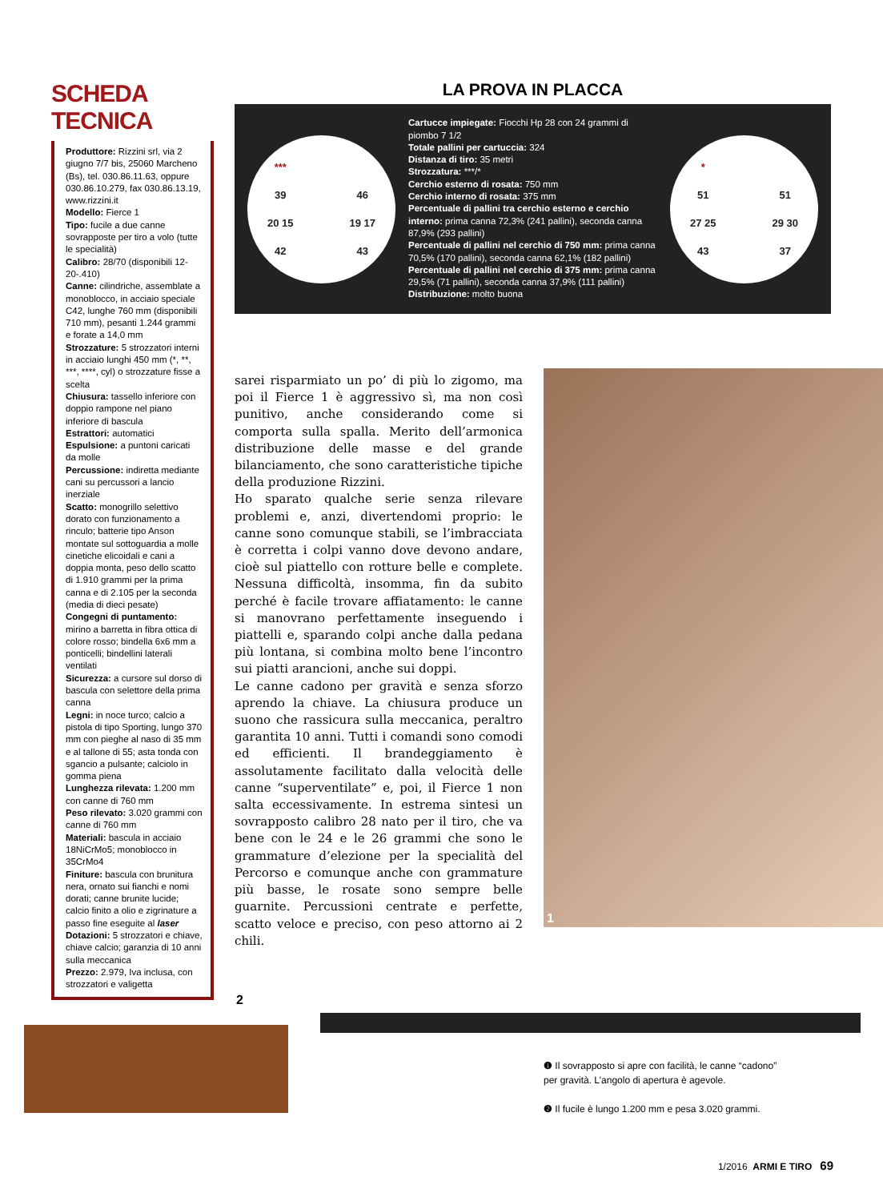SCHEDA TECNICA
Produttore: Rizzini srl, via 2 giugno 7/7 bis, 25060 Marcheno (Bs), tel. 030.86.11.63, oppure 030.86.10.279, fax 030.86.13.19, www.rizzini.it
Modello: Fierce 1
Tipo: fucile a due canne sovrapposte per tiro a volo (tutte le specialità)
Calibro: 28/70 (disponibili 12-20-.410)
Canne: cilindriche, assemblate a monoblocco, in acciaio speciale C42, lunghe 760 mm (disponibili 710 mm), pesanti 1.244 grammi e forate a 14,0 mm
Strozzature: 5 strozzatori interni in acciaio lunghi 450 mm (*, **, ***, ****, cyl) o strozzature fisse a scelta
Chiusura: tassello inferiore con doppio rampone nel piano inferiore di bascula
Estrattori: automatici
Espulsione: a puntoni caricati da molle
Percussione: indiretta mediante cani su percussori a lancio inerziale
Scatto: monogrillo selettivo dorato con funzionamento a rinculo; batterie tipo Anson montate sul sottoguardia a molle cinetiche elicoidali e cani a doppia monta, peso dello scatto di 1.910 grammi per la prima canna e di 2.105 per la seconda (media di dieci pesate)
Congegni di puntamento: mirino a barretta in fibra ottica di colore rosso; bindella 6x6 mm a ponticelli; bindellini laterali ventilati
Sicurezza: a cursore sul dorso di bascula con selettore della prima canna
Legni: in noce turco; calcio a pistola di tipo Sporting, lungo 370 mm con pieghe al naso di 35 mm e al tallone di 55; asta tonda con sgancio a pulsante; calciolo in gomma piena
Lunghezza rilevata: 1.200 mm con canne di 760 mm
Peso rilevato: 3.020 grammi con canne di 760 mm
Materiali: bascula in acciaio 18NiCrMo5; monoblocco in 35CrMo4
Finiture: bascula con brunitura nera, ornato sui fianchi e nomi dorati; canne brunite lucide; calcio finito a olio e zigrinature a passo fine eseguite al laser
Dotazioni: 5 strozzatori e chiave, chiave calcio; garanzia di 10 anni sulla meccanica
Prezzo: 2.979, Iva inclusa, con strozzatori e valigetta
LA PROVA IN PLACCA
*** 39 46 20 15 19 17 42 43
Cartucce impiegate: Fiocchi Hp 28 con 24 grammi di piombo 7 1/2
Totale pallini per cartuccia: 324
Distanza di tiro: 35 metri
Strozzatura: ***/*
Cerchio esterno di rosata: 750 mm
Cerchio interno di rosata: 375 mm
Percentuale di pallini tra cerchio esterno e cerchio interno: prima canna 72,3% (241 pallini), seconda canna 87,9% (293 pallini)
Percentuale di pallini nel cerchio di 750 mm: prima canna 70,5% (170 pallini), seconda canna 62,1% (182 pallini)
Percentuale di pallini nel cerchio di 375 mm: prima canna 29,5% (71 pallini), seconda canna 37,9% (111 pallini)
Distribuzione: molto buona
* 51 51 27 25 29 30 43 37
sarei risparmiato un po’ di più lo zigomo, ma poi il Fierce 1 è aggressivo sì, ma non così punitivo, anche considerando come si comporta sulla spalla. Merito dell’armonica distribuzione delle masse e del grande bilanciamento, che sono caratteristiche tipiche della produzione Rizzini.
Ho sparato qualche serie senza rilevare problemi e, anzi, divertendomi proprio: le canne sono comunque stabili, se l’imbracciata è corretta i colpi vanno dove devono andare, cioè sul piattello con rotture belle e complete. Nessuna difficoltà, insomma, fin da subito perché è facile trovare affiatamento: le canne si manovrano perfettamente inseguendo i piattelli e, sparando colpi anche dalla pedana più lontana, si combina molto bene l’incontro sui piatti arancioni, anche sui doppi.
Le canne cadono per gravità e senza sforzo aprendo la chiave. La chiusura produce un suono che rassicura sulla meccanica, peraltro garantita 10 anni. Tutti i comandi sono comodi ed efficienti. Il brandeggiamento è assolutamente facilitato dalla velocità delle canne “superventilate” e, poi, il Fierce 1 non salta eccessivamente. In estrema sintesi un sovrapposto calibro 28 nato per il tiro, che va bene con le 24 e le 26 grammi che sono le grammature d’elezione per la specialità del Percorso e comunque anche con grammature più basse, le rosate sono sempre belle guarnite. Percussioni centrate e perfette, scatto veloce e preciso, con peso attorno ai 2 chili.
1
2
❶ Il sovrapposto si apre con facilità, le canne “cadono” per gravità. L’angolo di apertura è agevole.
❷ Il fucile è lungo 1.200 mm e pesa 3.020 grammi.
1/2016 ARMI E TIRO 69